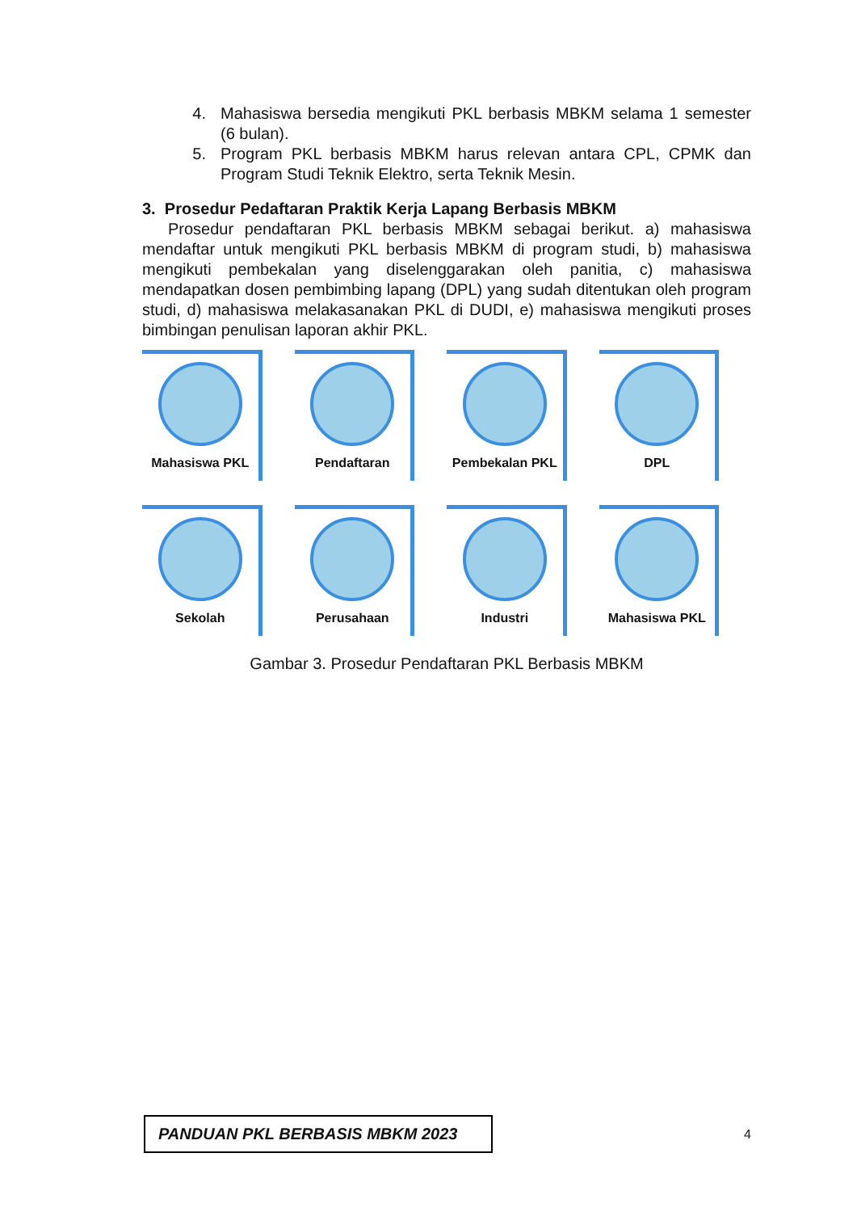4. Mahasiswa bersedia mengikuti PKL berbasis MBKM selama 1 semester (6 bulan).
5. Program PKL berbasis MBKM harus relevan antara CPL, CPMK dan Program Studi Teknik Elektro, serta Teknik Mesin.
3. Prosedur Pedaftaran Praktik Kerja Lapang Berbasis MBKM
Prosedur pendaftaran PKL berbasis MBKM sebagai berikut. a) mahasiswa mendaftar untuk mengikuti PKL berbasis MBKM di program studi, b) mahasiswa mengikuti pembekalan yang diselenggarakan oleh panitia, c) mahasiswa mendapatkan dosen pembimbing lapang (DPL) yang sudah ditentukan oleh program studi, d) mahasiswa melakasanakan PKL di DUDI, e) mahasiswa mengikuti proses bimbingan penulisan laporan akhir PKL.
Mahasiswa PKL
Pendaftaran
Pembekalan PKL
DPL
Sekolah
Perusahaan
Industri
Mahasiswa PKL
Gambar 3. Prosedur Pendaftaran PKL Berbasis MBKM
PANDUAN PKL BERBASIS MBKM 2023
4